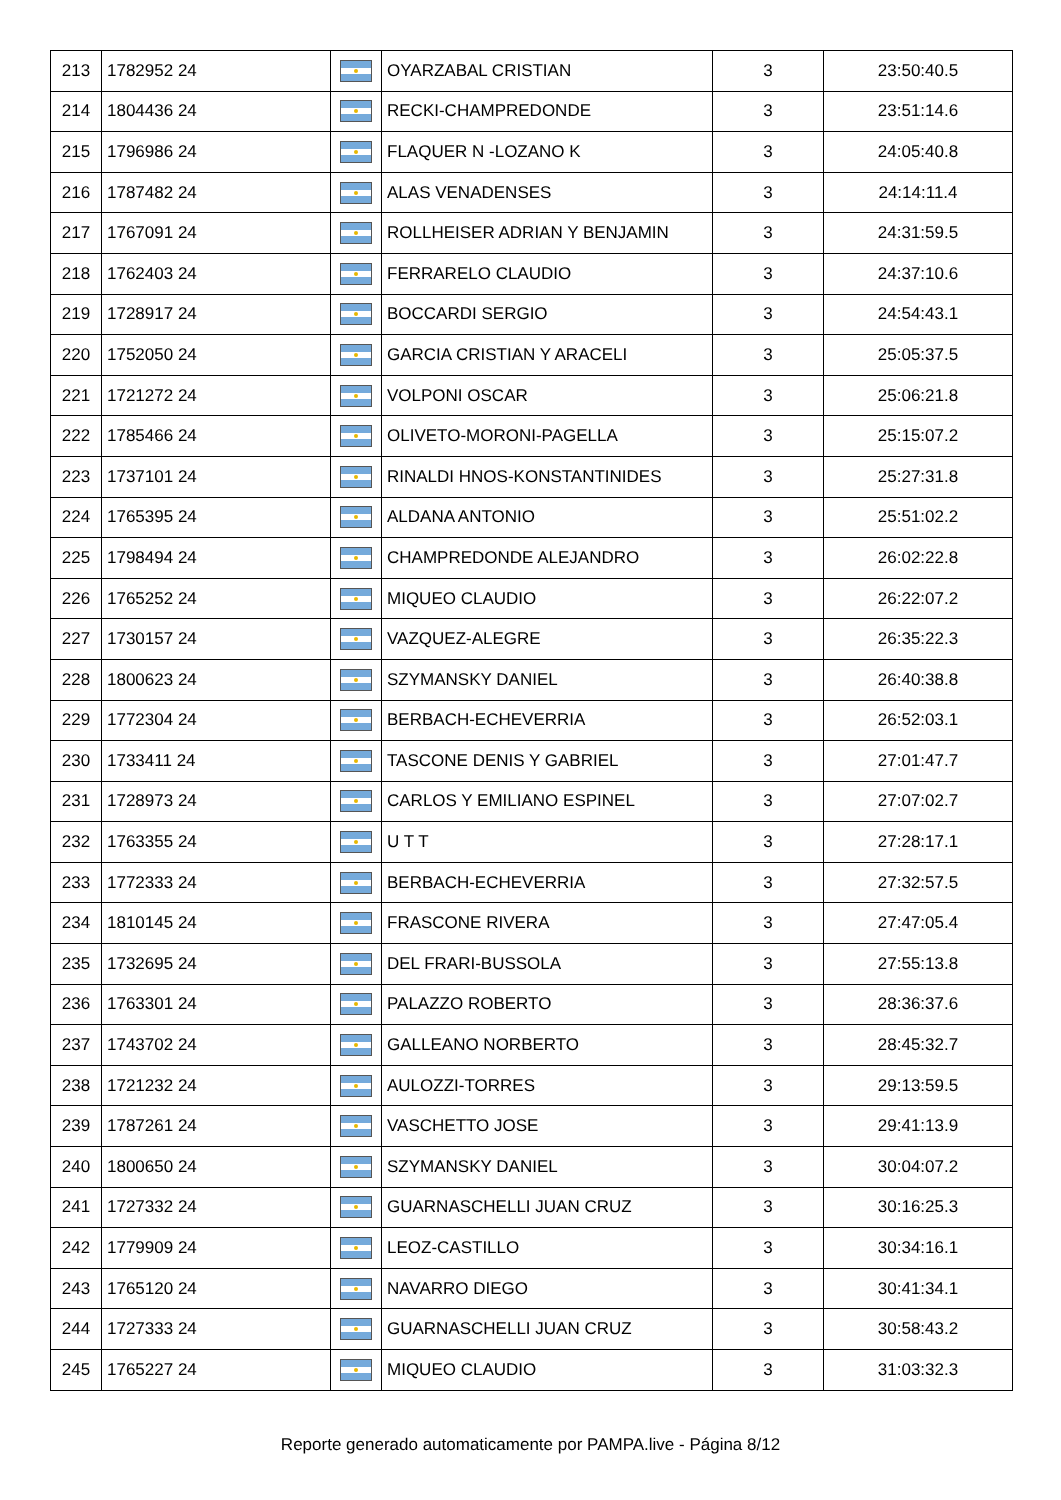| 213 | 1782952 24 | | OYARZABAL CRISTIAN | 3 | 23:50:40.5 |
| 214 | 1804436 24 | | RECKI-CHAMPREDONDE | 3 | 23:51:14.6 |
| 215 | 1796986 24 | | FLAQUER N -LOZANO K | 3 | 24:05:40.8 |
| 216 | 1787482 24 | | ALAS VENADENSES | 3 | 24:14:11.4 |
| 217 | 1767091 24 | | ROLLHEISER ADRIAN Y BENJAMIN | 3 | 24:31:59.5 |
| 218 | 1762403 24 | | FERRARELO CLAUDIO | 3 | 24:37:10.6 |
| 219 | 1728917 24 | | BOCCARDI SERGIO | 3 | 24:54:43.1 |
| 220 | 1752050 24 | | GARCIA CRISTIAN Y ARACELI | 3 | 25:05:37.5 |
| 221 | 1721272 24 | | VOLPONI OSCAR | 3 | 25:06:21.8 |
| 222 | 1785466 24 | | OLIVETO-MORONI-PAGELLA | 3 | 25:15:07.2 |
| 223 | 1737101 24 | | RINALDI HNOS-KONSTANTINIDES | 3 | 25:27:31.8 |
| 224 | 1765395 24 | | ALDANA ANTONIO | 3 | 25:51:02.2 |
| 225 | 1798494 24 | | CHAMPREDONDE ALEJANDRO | 3 | 26:02:22.8 |
| 226 | 1765252 24 | | MIQUEO CLAUDIO | 3 | 26:22:07.2 |
| 227 | 1730157 24 | | VAZQUEZ-ALEGRE | 3 | 26:35:22.3 |
| 228 | 1800623 24 | | SZYMANSKY DANIEL | 3 | 26:40:38.8 |
| 229 | 1772304 24 | | BERBACH-ECHEVERRIA | 3 | 26:52:03.1 |
| 230 | 1733411 24 | | TASCONE DENIS Y GABRIEL | 3 | 27:01:47.7 |
| 231 | 1728973 24 | | CARLOS Y EMILIANO ESPINEL | 3 | 27:07:02.7 |
| 232 | 1763355 24 | | U T T | 3 | 27:28:17.1 |
| 233 | 1772333 24 | | BERBACH-ECHEVERRIA | 3 | 27:32:57.5 |
| 234 | 1810145 24 | | FRASCONE RIVERA | 3 | 27:47:05.4 |
| 235 | 1732695 24 | | DEL FRARI-BUSSOLA | 3 | 27:55:13.8 |
| 236 | 1763301 24 | | PALAZZO ROBERTO | 3 | 28:36:37.6 |
| 237 | 1743702 24 | | GALLEANO NORBERTO | 3 | 28:45:32.7 |
| 238 | 1721232 24 | | AULOZZI-TORRES | 3 | 29:13:59.5 |
| 239 | 1787261 24 | | VASCHETTO JOSE | 3 | 29:41:13.9 |
| 240 | 1800650 24 | | SZYMANSKY DANIEL | 3 | 30:04:07.2 |
| 241 | 1727332 24 | | GUARNASCHELLI JUAN CRUZ | 3 | 30:16:25.3 |
| 242 | 1779909 24 | | LEOZ-CASTILLO | 3 | 30:34:16.1 |
| 243 | 1765120 24 | | NAVARRO DIEGO | 3 | 30:41:34.1 |
| 244 | 1727333 24 | | GUARNASCHELLI JUAN CRUZ | 3 | 30:58:43.2 |
| 245 | 1765227 24 | | MIQUEO CLAUDIO | 3 | 31:03:32.3 |
Reporte generado automaticamente por PAMPA.live - Página 8/12